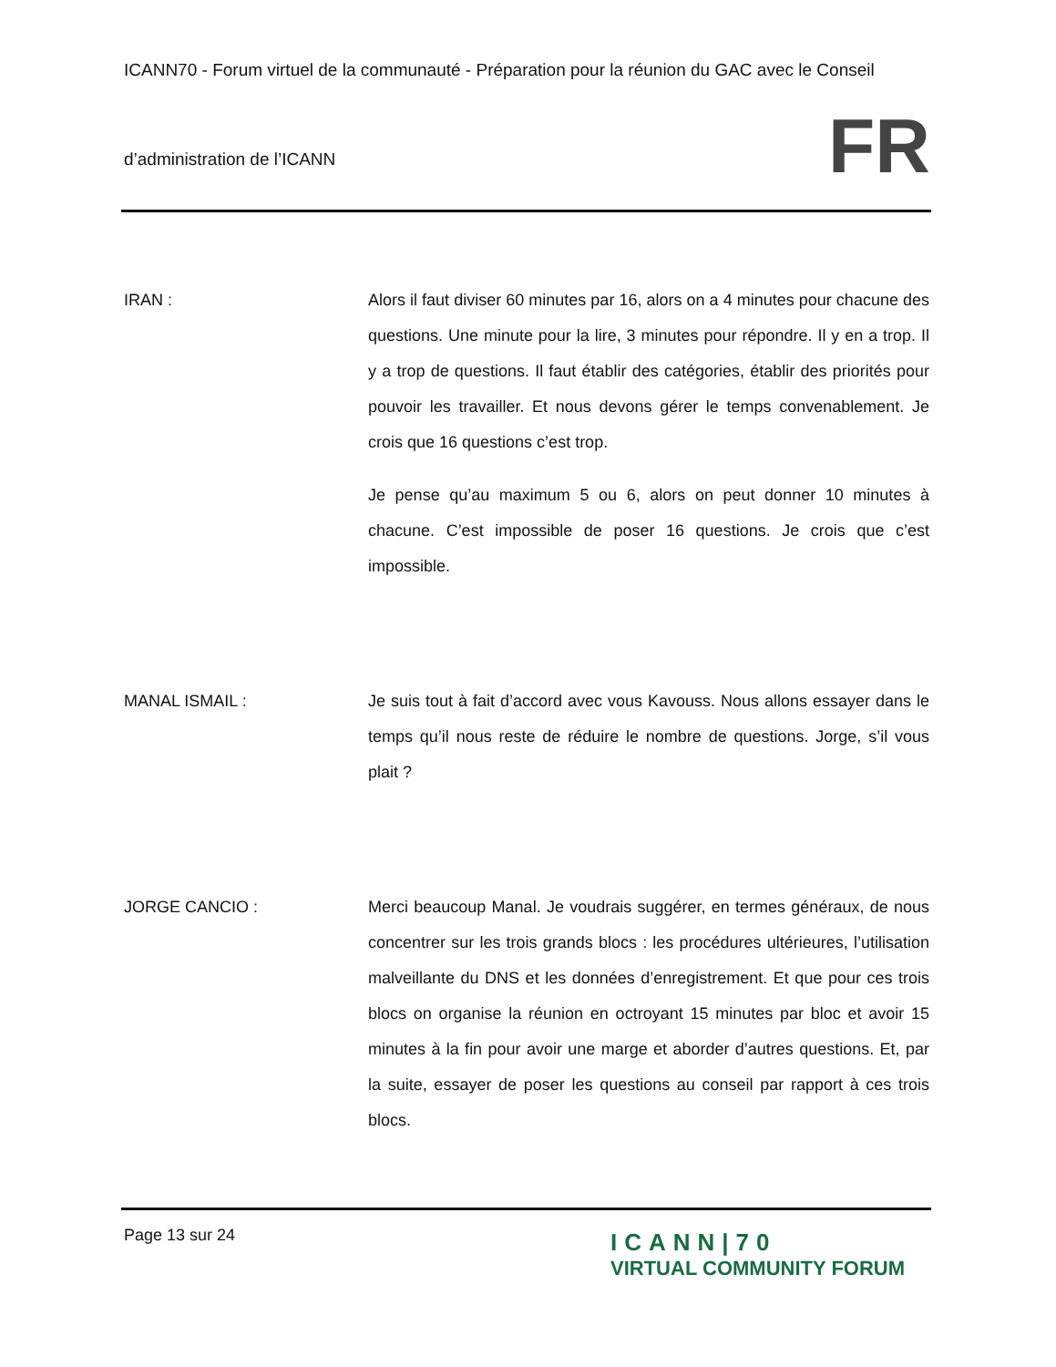ICANN70 - Forum virtuel de la communauté - Préparation pour la réunion du GAC avec le Conseil
d’administration de l’ICANN
FR
IRAN : Alors il faut diviser 60 minutes par 16, alors on a 4 minutes pour chacune des questions. Une minute pour la lire, 3 minutes pour répondre. Il y en a trop. Il y a trop de questions. Il faut établir des catégories, établir des priorités pour pouvoir les travailler. Et nous devons gérer le temps convenablement. Je crois que 16 questions c’est trop.
Je pense qu’au maximum 5 ou 6, alors on peut donner 10 minutes à chacune. C’est impossible de poser 16 questions. Je crois que c’est impossible.
MANAL ISMAIL : Je suis tout à fait d’accord avec vous Kavouss. Nous allons essayer dans le temps qu’il nous reste de réduire le nombre de questions. Jorge, s’il vous plait ?
JORGE CANCIO : Merci beaucoup Manal. Je voudrais suggérer, en termes généraux, de nous concentrer sur les trois grands blocs : les procédures ultérieures, l’utilisation malveillante du DNS et les données d’enregistrement. Et que pour ces trois blocs on organise la réunion en octroyant 15 minutes par bloc et avoir 15 minutes à la fin pour avoir une marge et aborder d’autres questions. Et, par la suite, essayer de poser les questions au conseil par rapport à ces trois blocs.
Page 13 sur 24
ICANN|70
VIRTUAL COMMUNITY FORUM